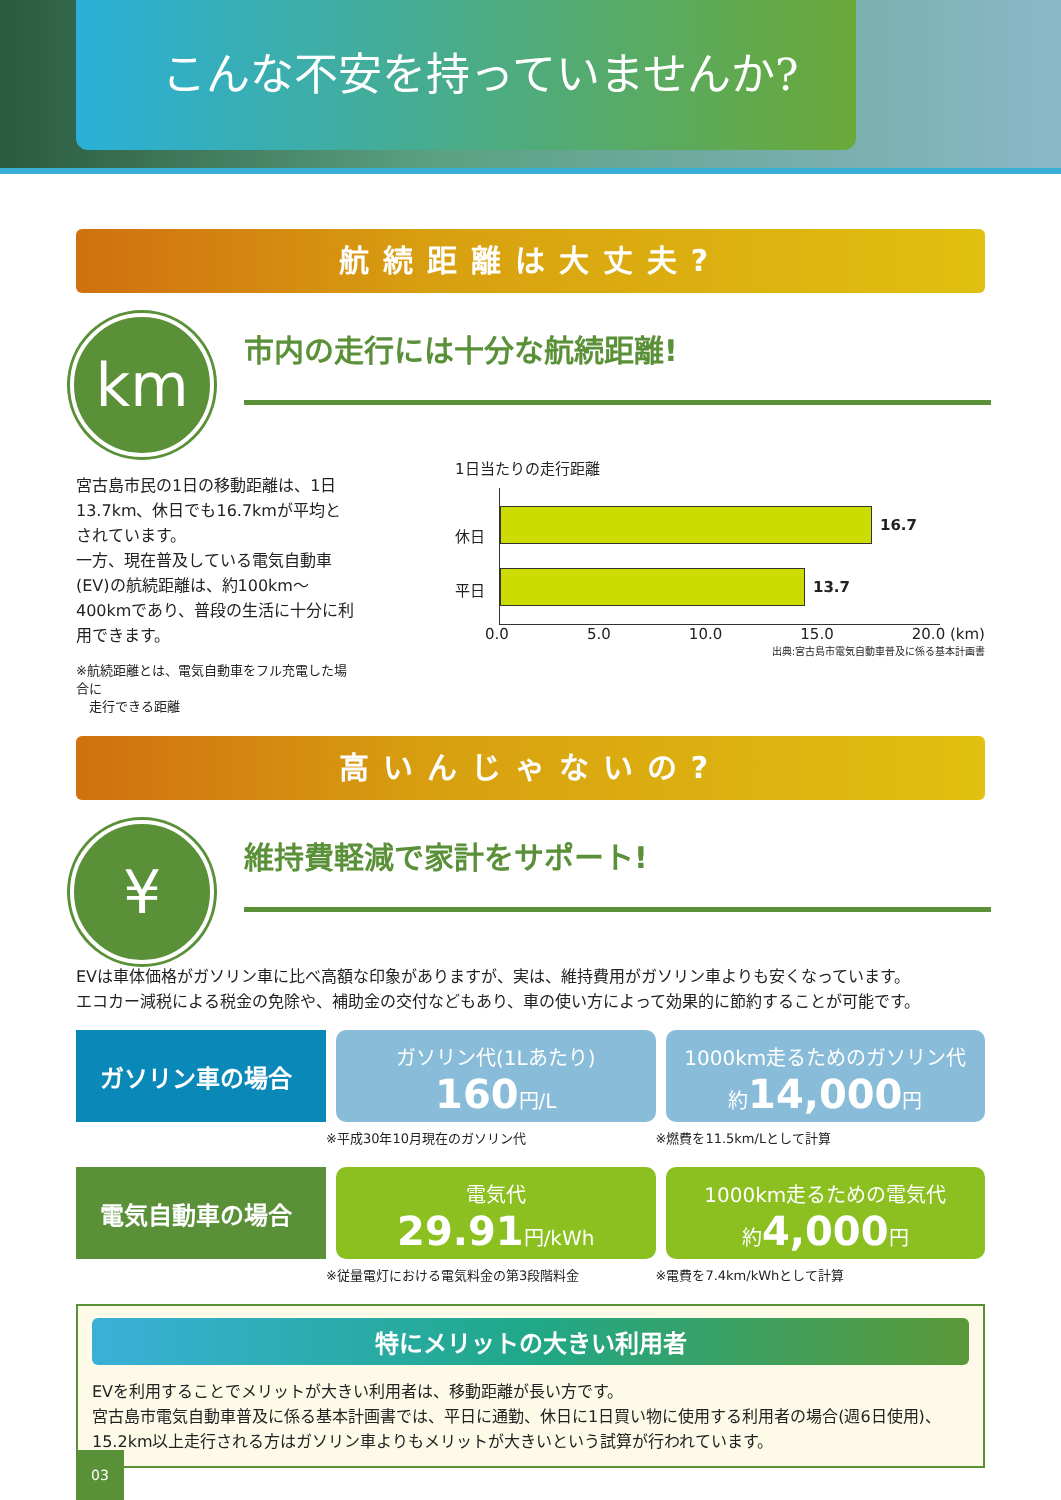こんな不安を持っていませんか?
航続距離は大丈夫?
km
市内の走行には十分な航続距離!
宮古島市民の1日の移動距離は、1日13.7km、休日でも16.7kmが平均とされています。
一方、現在普及している電気自動車(EV)の航続距離は、約100km〜400kmであり、普段の生活に十分に利用できます。
※航続距離とは、電気自動車をフル充電した場合に
　走行できる距離
1日当たりの走行距離
休日
平日
16.7
13.7
0.0 5.0 10.0 15.0 20.0 (km)
出典:宮古島市電気自動車普及に係る基本計画書
高いんじゃないの?
¥
維持費軽減で家計をサポート!
EVは車体価格がガソリン車に比べ高額な印象がありますが、実は、維持費用がガソリン車よりも安くなっています。
エコカー減税による税金の免除や、補助金の交付などもあり、車の使い方によって効果的に節約することが可能です。
ガソリン車の場合
ガソリン代(1Lあたり)
160円/L
1000km走るためのガソリン代
約14,000円
※平成30年10月現在のガソリン代 ※燃費を11.5km/Lとして計算
電気自動車の場合
電気代
29.91円/kWh
1000km走るための電気代
約4,000円
※従量電灯における電気料金の第3段階料金 ※電費を7.4km/kWhとして計算
特にメリットの大きい利用者
EVを利用することでメリットが大きい利用者は、移動距離が長い方です。
宮古島市電気自動車普及に係る基本計画書では、平日に通勤、休日に1日買い物に使用する利用者の場合(週6日使用)、15.2km以上走行される方はガソリン車よりもメリットが大きいという試算が行われています。
03